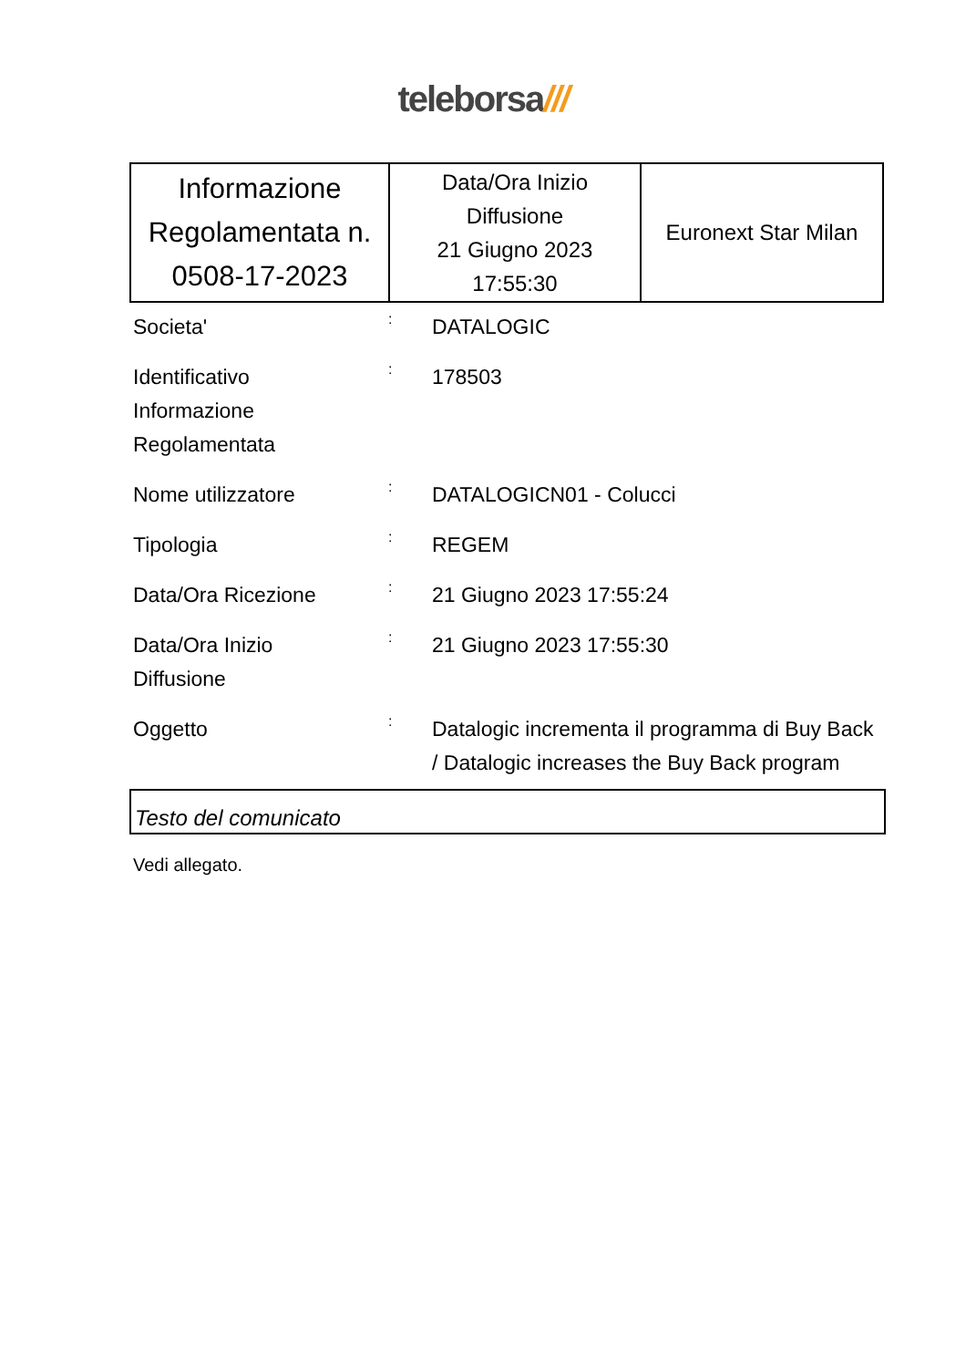teleborsa///
| Informazione Regolamentata n. 0508-17-2023 | Data/Ora Inizio Diffusione 21 Giugno 2023 17:55:30 | Euronext Star Milan |
| Societa' | : | DATALOGIC |
| Identificativo Informazione Regolamentata | : | 178503 |
| Nome utilizzatore | : | DATALOGICN01 - Colucci |
| Tipologia | : | REGEM |
| Data/Ora Ricezione | : | 21 Giugno 2023 17:55:24 |
| Data/Ora Inizio Diffusione | : | 21 Giugno 2023 17:55:30 |
| Oggetto | : | Datalogic incrementa il programma di Buy Back / Datalogic increases the Buy Back program |
Testo del comunicato
Vedi allegato.